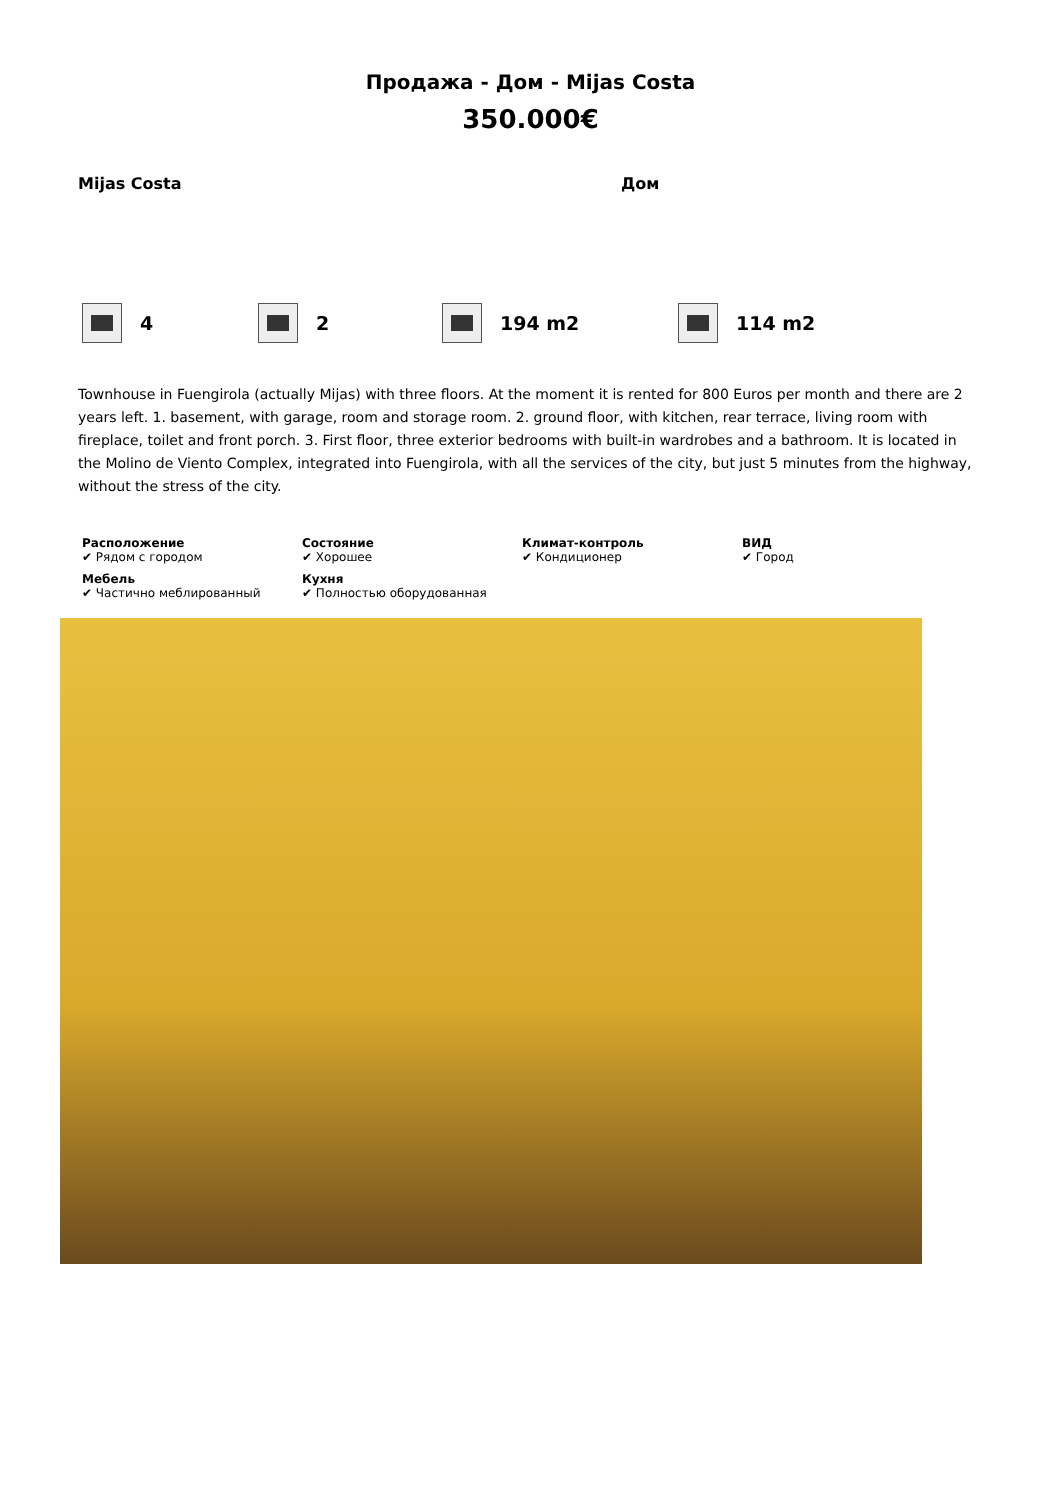Продажа - Дом - Mijas Costa
350.000€
Mijas Costa Дом
4 2 194 m2 114 m2
Townhouse in Fuengirola (actually Mijas) with three floors. At the moment it is rented for 800 Euros per month and there are 2 years left. 1. basement, with garage, room and storage room. 2. ground floor, with kitchen, rear terrace, living room with fireplace, toilet and front porch. 3. First floor, three exterior bedrooms with built-in wardrobes and a bathroom. It is located in the Molino de Viento Complex, integrated into Fuengirola, with all the services of the city, but just 5 minutes from the highway, without the stress of the city.
Расположение
✔ Рядом с городом
Состояние
✔ Хорошее
Климат-контроль
✔ Кондиционер
ВИД
✔ Город
Мебель
✔ Частично меблированный
Кухня
✔ Полностью оборудованная